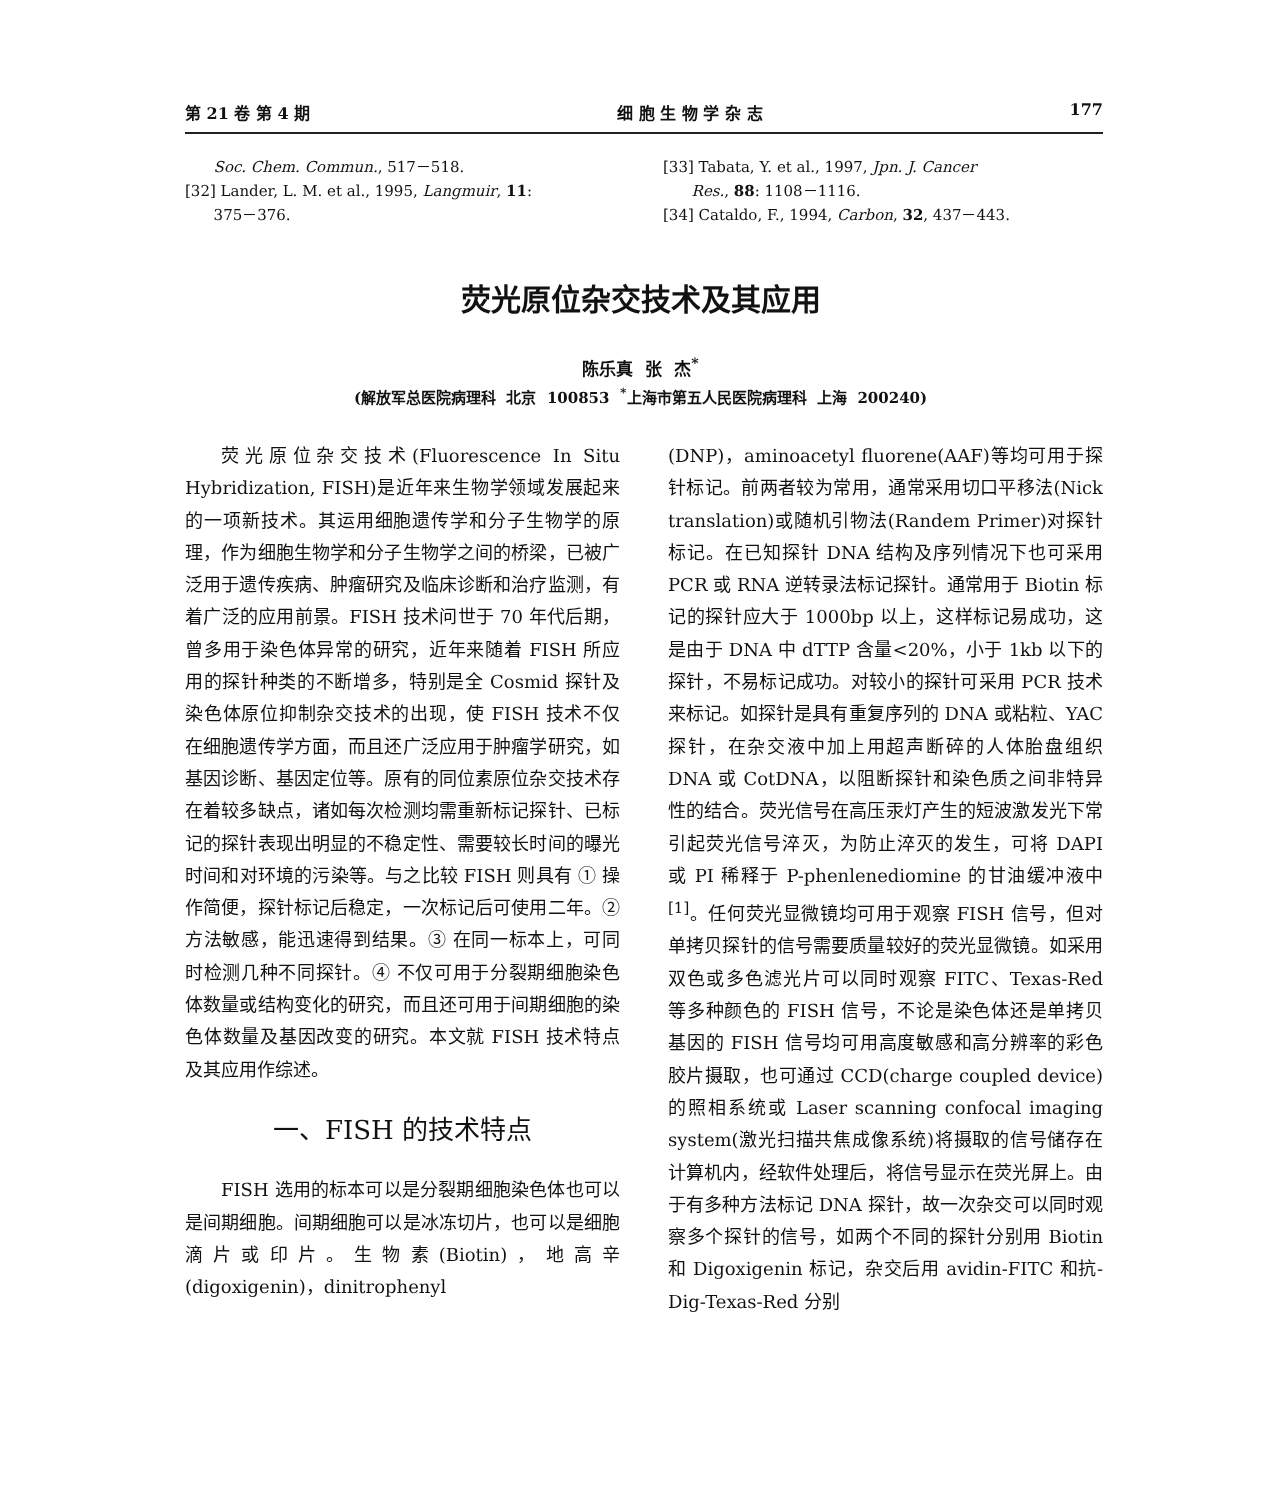第 21 卷 第 4 期 细 胞 生 物 学 杂 志 177
Soc. Chem. Commun., 517－518.
[32] Lander, L. M. et al., 1995, Langmuir, 11:
375－376.
[33] Tabata, Y. et al., 1997, Jpn. J. Cancer
Res., 88: 1108－1116.
[34] Cataldo, F., 1994, Carbon, 32, 437－443.
荧光原位杂交技术及其应用
陈乐真 张 杰<sup>*</sup>
(解放军总医院病理科 北京 100853 <sup>*</sup>上海市第五人民医院病理科 上海 200240)
荧光原位杂交技术(Fluorescence In Situ Hybridization, FISH)是近年来生物学领域发展起来的一项新技术。其运用细胞遗传学和分子生物学的原理，作为细胞生物学和分子生物学之间的桥梁，已被广泛用于遗传疾病、肿瘤研究及临床诊断和治疗监测，有着广泛的应用前景。FISH 技术问世于 70 年代后期，曾多用于染色体异常的研究，近年来随着 FISH 所应用的探针种类的不断增多，特别是全 Cosmid 探针及染色体原位抑制杂交技术的出现，使 FISH 技术不仅在细胞遗传学方面，而且还广泛应用于肿瘤学研究，如基因诊断、基因定位等。原有的同位素原位杂交技术存在着较多缺点，诸如每次检测均需重新标记探针、已标记的探针表现出明显的不稳定性、需要较长时间的曝光时间和对环境的污染等。与之比较 FISH 则具有 ① 操作简便，探针标记后稳定，一次标记后可使用二年。② 方法敏感，能迅速得到结果。③ 在同一标本上，可同时检测几种不同探针。④ 不仅可用于分裂期细胞染色体数量或结构变化的研究，而且还可用于间期细胞的染色体数量及基因改变的研究。本文就 FISH 技术特点及其应用作综述。
一、FISH 的技术特点
FISH 选用的标本可以是分裂期细胞染色体也可以是间期细胞。间期细胞可以是冰冻切片，也可以是细胞滴片或印片。生物素(Biotin)，地高辛(digoxigenin)，dinitrophenyl
(DNP)，aminoacetyl fluorene(AAF)等均可用于探针标记。前两者较为常用，通常采用切口平移法(Nick translation)或随机引物法(Randem Primer)对探针标记。在已知探针 DNA 结构及序列情况下也可采用 PCR 或 RNA 逆转录法标记探针。通常用于 Biotin 标记的探针应大于 1000bp 以上，这样标记易成功，这是由于 DNA 中 dTTP 含量<20%，小于 1kb 以下的探针，不易标记成功。对较小的探针可采用 PCR 技术来标记。如探针是具有重复序列的 DNA 或粘粒、YAC 探针，在杂交液中加上用超声断碎的人体胎盘组织 DNA 或 CotDNA，以阻断探针和染色质之间非特异性的结合。荧光信号在高压汞灯产生的短波激发光下常引起荧光信号淬灭，为防止淬灭的发生，可将 DAPI 或 PI 稀释于 P-phenlenediomine 的甘油缓冲液中<sup>[1]</sup>。任何荧光显微镜均可用于观察 FISH 信号，但对单拷贝探针的信号需要质量较好的荧光显微镜。如采用双色或多色滤光片可以同时观察 FITC、Texas-Red 等多种颜色的 FISH 信号，不论是染色体还是单拷贝基因的 FISH 信号均可用高度敏感和高分辨率的彩色胶片摄取，也可通过 CCD(charge coupled device)的照相系统或 Laser scanning confocal imaging system(激光扫描共焦成像系统)将摄取的信号储存在计算机内，经软件处理后，将信号显示在荧光屏上。由于有多种方法标记 DNA 探针，故一次杂交可以同时观察多个探针的信号，如两个不同的探针分别用 Biotin 和 Digoxigenin 标记，杂交后用 avidin-FITC 和抗-Dig-Texas-Red 分别